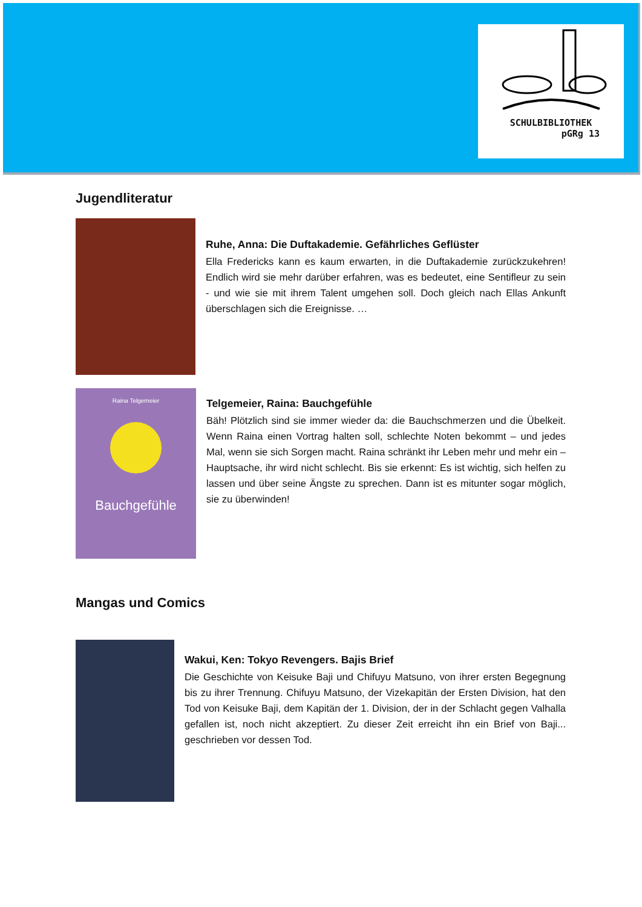SCHULBIBLIOTHEK
pGRg 13
Jugendliteratur
Ruhe, Anna: Die Duftakademie. Gefährliches Geflüster
Ella Fredericks kann es kaum erwarten, in die Duftakademie zurückzukehren! Endlich wird sie mehr darüber erfahren, was es bedeutet, eine Sentifleur zu sein - und wie sie mit ihrem Talent umgehen soll. Doch gleich nach Ellas Ankunft überschlagen sich die Ereignisse. …
Raina Telgemeier
Bauchgefühle
Telgemeier, Raina: Bauchgefühle
Bäh! Plötzlich sind sie immer wieder da: die Bauchschmerzen und die Übelkeit. Wenn Raina einen Vortrag halten soll, schlechte Noten bekommt – und jedes Mal, wenn sie sich Sorgen macht. Raina schränkt ihr Leben mehr und mehr ein – Hauptsache, ihr wird nicht schlecht. Bis sie erkennt: Es ist wichtig, sich helfen zu lassen und über seine Ängste zu sprechen. Dann ist es mitunter sogar möglich, sie zu überwinden!
Mangas und Comics
Wakui, Ken: Tokyo Revengers. Bajis Brief
Die Geschichte von Keisuke Baji und Chifuyu Matsuno, von ihrer ersten Begegnung bis zu ihrer Trennung. Chifuyu Matsuno, der Vizekapitän der Ersten Division, hat den Tod von Keisuke Baji, dem Kapitän der 1. Division, der in der Schlacht gegen Valhalla gefallen ist, noch nicht akzeptiert. Zu dieser Zeit erreicht ihn ein Brief von Baji... geschrieben vor dessen Tod.